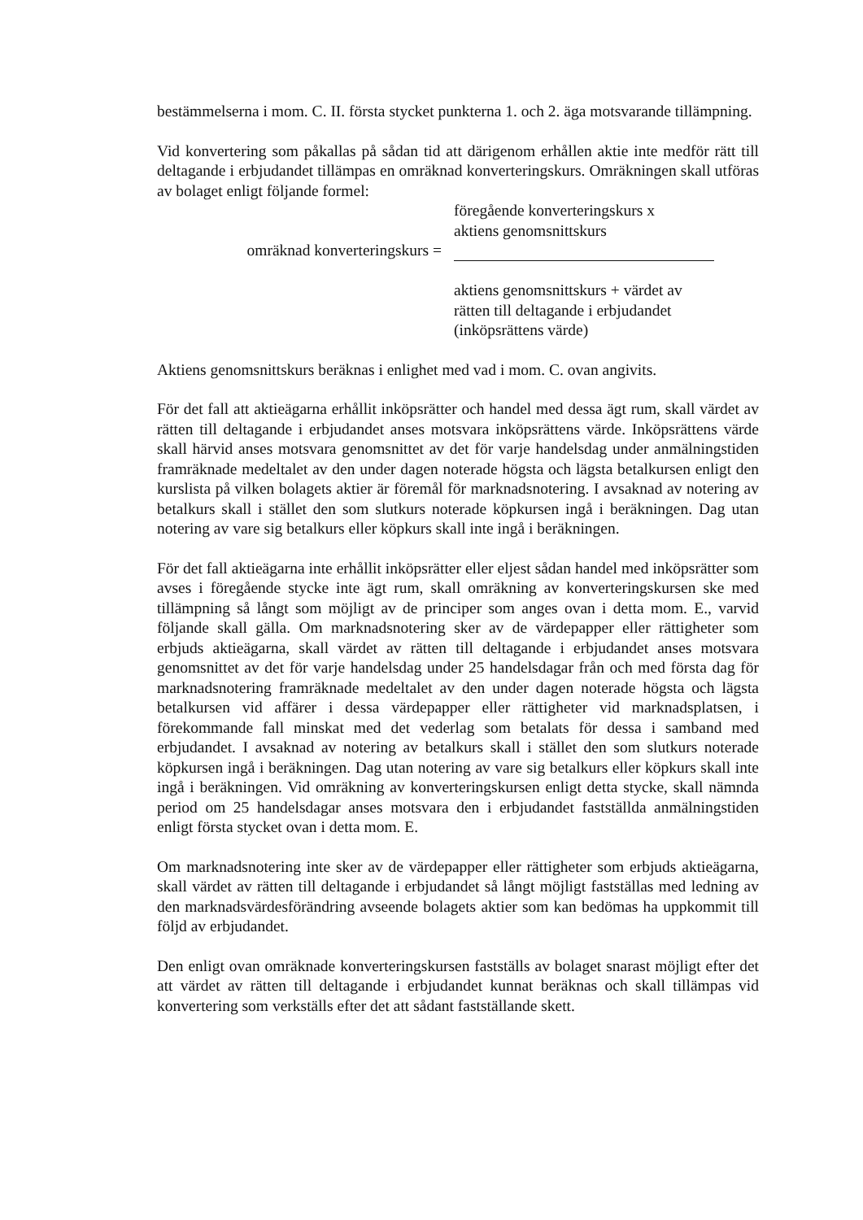bestämmelserna i mom. C. II. första stycket punkterna 1. och 2. äga motsvarande tillämpning.
Vid konvertering som påkallas på sådan tid att därigenom erhållen aktie inte medför rätt till deltagande i erbjudandet tillämpas en omräknad konverteringskurs. Omräkningen skall utföras av bolaget enligt följande formel:
omräknad konverteringskurs =
föregående konverteringskurs x
aktiens genomsnittskurs
aktiens genomsnittskurs + värdet av
rätten till deltagande i erbjudandet
(inköpsrättens värde)
Aktiens genomsnittskurs beräknas i enlighet med vad i mom. C. ovan angivits.
För det fall att aktieägarna erhållit inköpsrätter och handel med dessa ägt rum, skall värdet av rätten till deltagande i erbjudandet anses motsvara inköpsrättens värde. Inköpsrättens värde skall härvid anses motsvara genomsnittet av det för varje handelsdag under anmälningstiden framräknade medeltalet av den under dagen noterade högsta och lägsta betalkursen enligt den kurslista på vilken bolagets aktier är föremål för marknadsnotering. I avsaknad av notering av betalkurs skall i stället den som slutkurs noterade köpkursen ingå i beräkningen. Dag utan notering av vare sig betalkurs eller köpkurs skall inte ingå i beräkningen.
För det fall aktieägarna inte erhållit inköpsrätter eller eljest sådan handel med inköpsrätter som avses i föregående stycke inte ägt rum, skall omräkning av konverteringskursen ske med tillämpning så långt som möjligt av de principer som anges ovan i detta mom. E., varvid följande skall gälla. Om marknadsnotering sker av de värdepapper eller rättigheter som erbjuds aktieägarna, skall värdet av rätten till deltagande i erbjudandet anses motsvara genomsnittet av det för varje handelsdag under 25 handelsdagar från och med första dag för marknadsnotering framräknade medeltalet av den under dagen noterade högsta och lägsta betalkursen vid affärer i dessa värdepapper eller rättigheter vid marknadsplatsen, i förekommande fall minskat med det vederlag som betalats för dessa i samband med erbjudandet. I avsaknad av notering av betalkurs skall i stället den som slutkurs noterade köpkursen ingå i beräkningen. Dag utan notering av vare sig betalkurs eller köpkurs skall inte ingå i beräkningen. Vid omräkning av konverteringskursen enligt detta stycke, skall nämnda period om 25 handelsdagar anses motsvara den i erbjudandet fastställda anmälningstiden enligt första stycket ovan i detta mom. E.
Om marknadsnotering inte sker av de värdepapper eller rättigheter som erbjuds aktieägarna, skall värdet av rätten till deltagande i erbjudandet så långt möjligt fastställas med ledning av den marknadsvärdesförändring avseende bolagets aktier som kan bedömas ha uppkommit till följd av erbjudandet.
Den enligt ovan omräknade konverteringskursen fastställs av bolaget snarast möjligt efter det att värdet av rätten till deltagande i erbjudandet kunnat beräknas och skall tillämpas vid konvertering som verkställs efter det att sådant fastställande skett.